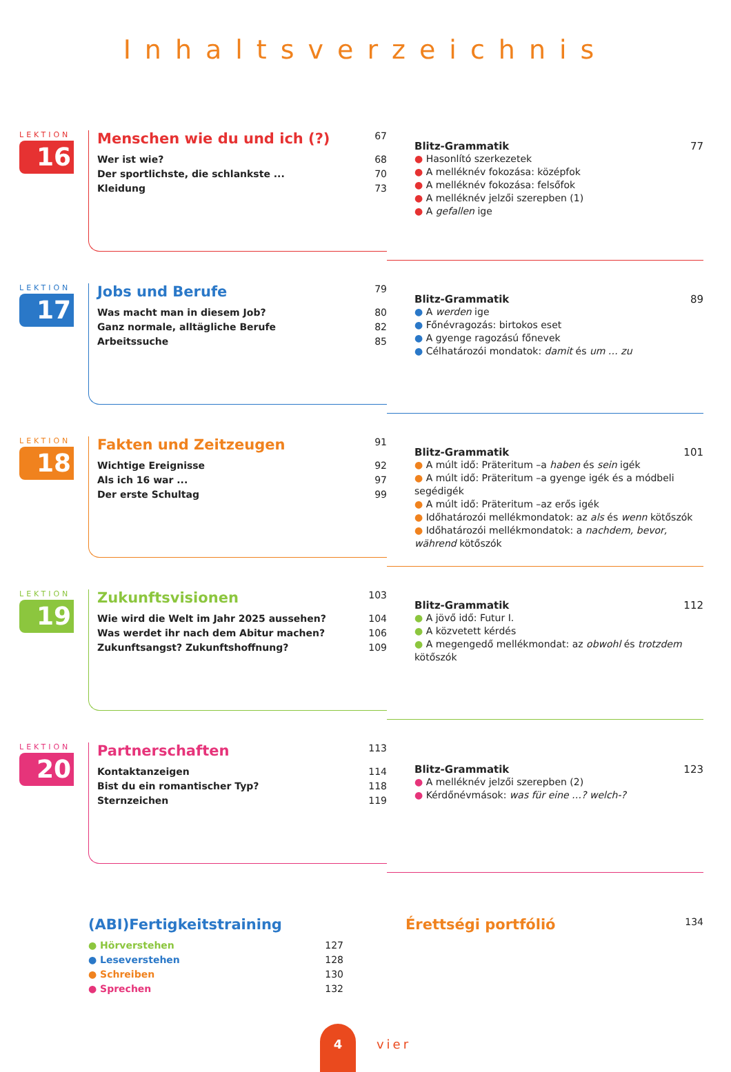Inhaltsverzeichnis
LEKTION
16
Menschen wie du und ich (?) 67
Wer ist wie? 68
Der sportlichste, die schlankste ... 70
Kleidung 73
Blitz-Grammatik 77
● Hasonlító szerkezetek
● A melléknév fokozása: középfok
● A melléknév fokozása: felsőfok
● A melléknév jelzői szerepben (1)
● A gefallen ige
LEKTION
17
Jobs und Berufe 79
Was macht man in diesem Job? 80
Ganz normale, alltägliche Berufe 82
Arbeitssuche 85
Blitz-Grammatik 89
● A werden ige
● Főnévragozás: birtokos eset
● A gyenge ragozású főnevek
● Célhatározói mondatok: damit és um … zu
LEKTION
18
Fakten und Zeitzeugen 91
Wichtige Ereignisse 92
Als ich 16 war ... 97
Der erste Schultag 99
Blitz-Grammatik 101
● A múlt idő: Präteritum –a haben és sein igék
● A múlt idő: Präteritum –a gyenge igék és a módbeli segédigék
● A múlt idő: Präteritum –az erős igék
● Időhatározói mellékmondatok: az als és wenn kötőszók
● Időhatározói mellékmondatok: a nachdem, bevor, während kötőszók
LEKTION
19
Zukunftsvisionen 103
Wie wird die Welt im Jahr 2025 aussehen? 104
Was werdet ihr nach dem Abitur machen? 106
Zukunftsangst? Zukunftshoffnung? 109
Blitz-Grammatik 112
● A jövő idő: Futur I.
● A közvetett kérdés
● A megengedő mellékmondat: az obwohl és trotzdem kötőszók
LEKTION
20
Partnerschaften 113
Kontaktanzeigen 114
Bist du ein romantischer Typ? 118
Sternzeichen 119
Blitz-Grammatik 123
● A melléknév jelzői szerepben (2)
● Kérdőnévmások: was für eine …? welch-?
(ABI)Fertigkeitstraining
● Hörverstehen 127
● Leseverstehen 128
● Schreiben 130
● Sprechen 132
Érettségi portfólió 134
4 vier